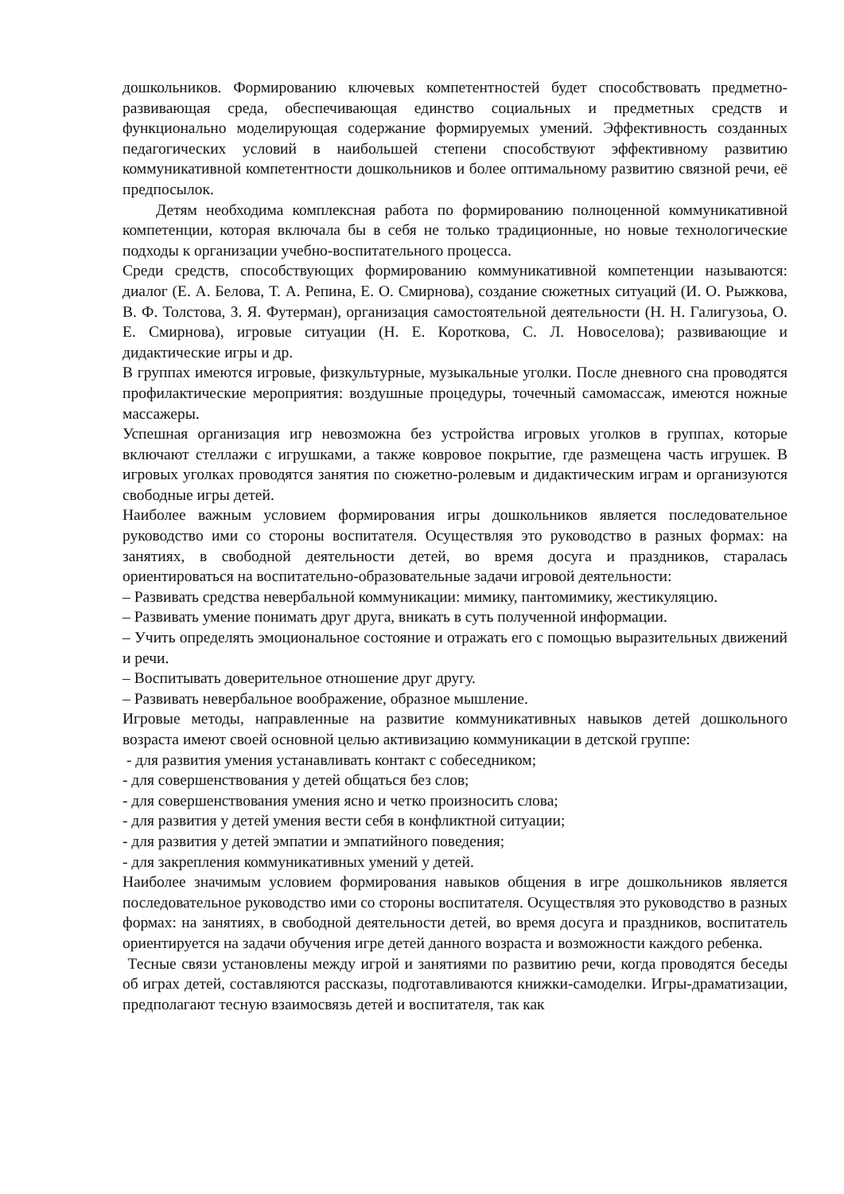дошкольников. Формированию ключевых компетентностей будет способствовать предметно-развивающая среда, обеспечивающая единство социальных и предметных средств и функционально моделирующая содержание формируемых умений. Эффективность созданных педагогических условий в наибольшей степени способствуют эффективному развитию коммуникативной компетентности дошкольников и более оптимальному развитию связной речи, её предпосылок.
Детям необходима комплексная работа по формированию полноценной коммуникативной компетенции, которая включала бы в себя не только традиционные, но новые технологические подходы к организации учебно-воспитательного процесса.
Среди средств, способствующих формированию коммуникативной компетенции называются: диалог (Е. А. Белова, Т. А. Репина, Е. О. Смирнова), создание сюжетных ситуаций (И. О. Рыжкова, В. Ф. Толстова, З. Я. Футерман), организация самостоятельной деятельности (Н. Н. Галигузоьа, О. Е. Смирнова), игровые ситуации (Н. Е. Короткова, С. Л. Новоселова); развивающие и дидактические игры и др.
В группах имеются игровые, физкультурные, музыкальные уголки. После дневного сна проводятся профилактические мероприятия: воздушные процедуры, точечный самомассаж, имеются ножные массажеры.
Успешная организация игр невозможна без устройства игровых уголков в группах, которые включают стеллажи с игрушками, а также ковровое покрытие, где размещена часть игрушек. В игровых уголках проводятся занятия по сюжетно-ролевым и дидактическим играм и организуются свободные игры детей.
Наиболее важным условием формирования игры дошкольников является последовательное руководство ими со стороны воспитателя. Осуществляя это руководство в разных формах: на занятиях, в свободной деятельности детей, во время досуга и праздников, старалась ориентироваться на воспитательно-образовательные задачи игровой деятельности:
– Развивать средства невербальной коммуникации: мимику, пантомимику, жестикуляцию.
– Развивать умение понимать друг друга, вникать в суть полученной информации.
– Учить определять эмоциональное состояние и отражать его с помощью выразительных движений и речи.
– Воспитывать доверительное отношение друг другу.
– Развивать невербальное воображение, образное мышление.
Игровые методы, направленные на развитие коммуникативных навыков детей дошкольного возраста имеют своей основной целью активизацию коммуникации в детской группе:
- для развития умения устанавливать контакт с собеседником;
- для совершенствования у детей общаться без слов;
- для совершенствования умения ясно и четко произносить слова;
- для развития у детей умения вести себя в конфликтной ситуации;
- для развития у детей эмпатии и эмпатийного поведения;
- для закрепления коммуникативных умений у детей.
Наиболее значимым условием формирования навыков общения в игре дошкольников является последовательное руководство ими со стороны воспитателя. Осуществляя это руководство в разных формах: на занятиях, в свободной деятельности детей, во время досуга и праздников, воспитатель ориентируется на задачи обучения игре детей данного возраста и возможности каждого ребенка.
Тесные связи установлены между игрой и занятиями по развитию речи, когда проводятся беседы об играх детей, составляются рассказы, подготавливаются книжки-самоделки. Игры-драматизации, предполагают тесную взаимосвязь детей и воспитателя, так как